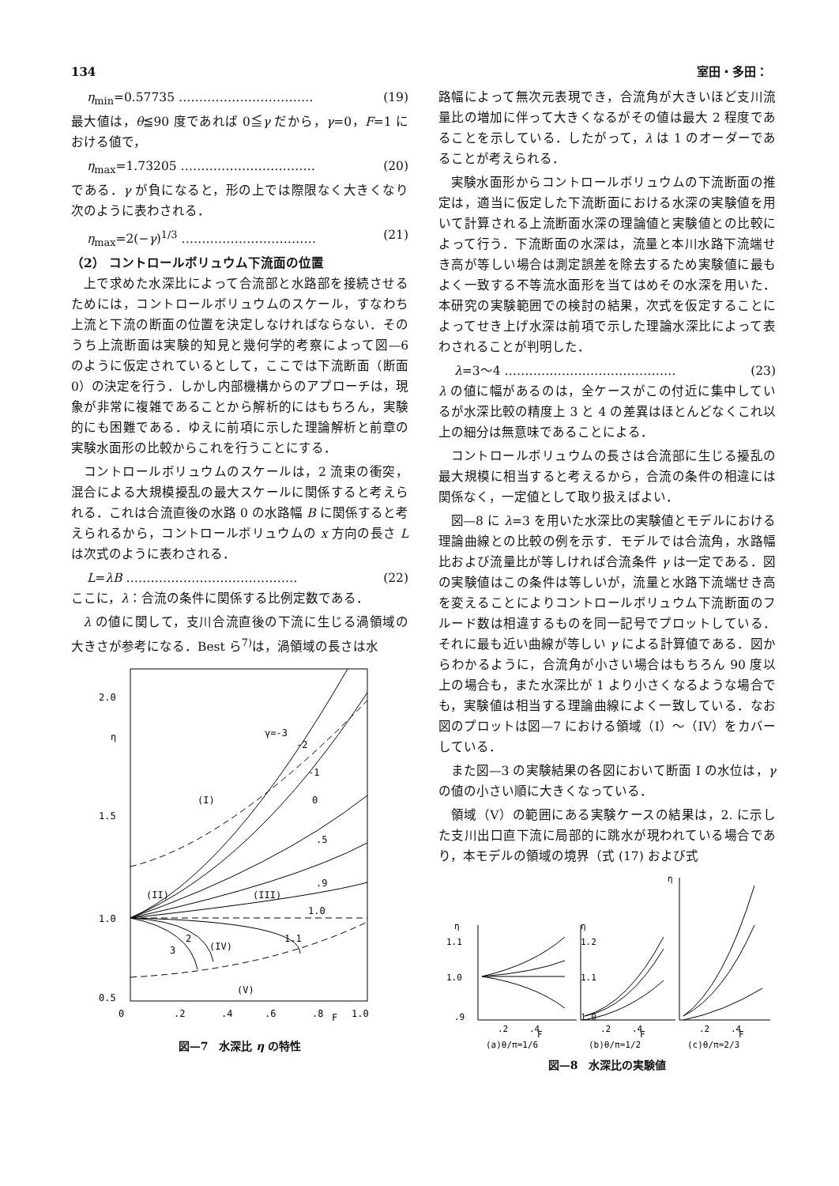134 室田・多田：
η<sub>min</sub>=0.57735 …………………………… (19)
最大値は，θ≦90 度であれば 0≦γ だから，γ=0，F=1 における値で，
η<sub>max</sub>=1.73205 …………………………… (20)
である．γ が負になると，形の上では際限なく大きくなり次のように表わされる．
η<sub>max</sub>=2(−γ)<sup>1/3</sup> …………………………… (21)
（2） コントロールボリュウム下流面の位置
上で求めた水深比によって合流部と水路部を接続させるためには，コントロールボリュウムのスケール，すなわち上流と下流の断面の位置を決定しなければならない．そのうち上流断面は実験的知見と幾何学的考察によって図—6 のように仮定されているとして，ここでは下流断面（断面 0）の決定を行う．しかし内部機構からのアプローチは，現象が非常に複雑であることから解析的にはもちろん，実験的にも困難である．ゆえに前項に示した理論解析と前章の実験水面形の比較からこれを行うことにする．
コントロールボリュウムのスケールは，2 流束の衝突，混合による大規模擾乱の最大スケールに関係すると考えられる．これは合流直後の水路 0 の水路幅 B に関係すると考えられるから，コントロールボリュウムの x 方向の長さ L は次式のように表わされる．
L=λB …………………………………… (22)
ここに，λ：合流の条件に関係する比例定数である．
λ の値に関して，支川合流直後の下流に生じる渦領域の大きさが参考になる．Best ら<sup>7)</sup>は，渦領域の長さは水
2.0
η
1.5
1.0
0.5
0
.2
.4
.6
.8
F
1.0
(I)
(II)
(III)
(IV)
(V)
γ=-3
-2
-1
0
.5
.9
1.0
1.1
2
3
図—7　水深比 η の特性
路幅によって無次元表現でき，合流角が大きいほど支川流量比の増加に伴って大きくなるがその値は最大 2 程度であることを示している．したがって，λ は 1 のオーダーであることが考えられる．
実験水面形からコントロールボリュウムの下流断面の推定は，適当に仮定した下流断面における水深の実験値を用いて計算される上流断面水深の理論値と実験値との比較によって行う．下流断面の水深は，流量と本川水路下流端せき高が等しい場合は測定誤差を除去するため実験値に最もよく一致する不等流水面形を当てはめその水深を用いた．本研究の実験範囲での検討の結果，次式を仮定することによってせき上げ水深は前項で示した理論水深比によって表わされることが判明した．
λ=3〜4 …………………………………… (23)
λ の値に幅があるのは，全ケースがこの付近に集中しているが水深比較の精度上 3 と 4 の差異はほとんどなくこれ以上の細分は無意味であることによる．
コントロールボリュウムの長さは合流部に生じる擾乱の最大規模に相当すると考えるから，合流の条件の相違には関係なく，一定値として取り扱えばよい．
図—8 に λ=3 を用いた水深比の実験値とモデルにおける理論曲線との比較の例を示す．モデルでは合流角，水路幅比および流量比が等しければ合流条件 γ は一定である．図の実験値はこの条件は等しいが，流量と水路下流端せき高を変えることによりコントロールボリュウム下流断面のフルード数は相違するものを同一記号でプロットしている．それに最も近い曲線が等しい γ による計算値である．図からわかるように，合流角が小さい場合はもちろん 90 度以上の場合も，また水深比が 1 より小さくなるような場合でも，実験値は相当する理論曲線によく一致している．なお図のプロットは図—7 における領域（I）〜（IV）をカバーしている．
また図—3 の実験結果の各図において断面 I の水位は，γ の値の小さい順に大きくなっている．
領域（V）の範囲にある実験ケースの結果は，2. に示した支川出口直下流に局部的に跳水が現われている場合であり，本モデルの領域の境界（式 (17) および式
η
1.1
1.0
.9
η
1.2
1.1
1.0
η
.2
.4
F
.2
.4
F
.2
.4
F
(a)θ/π=1/6
(b)θ/π=1/2
(c)θ/π=2/3
図—8　水深比の実験値